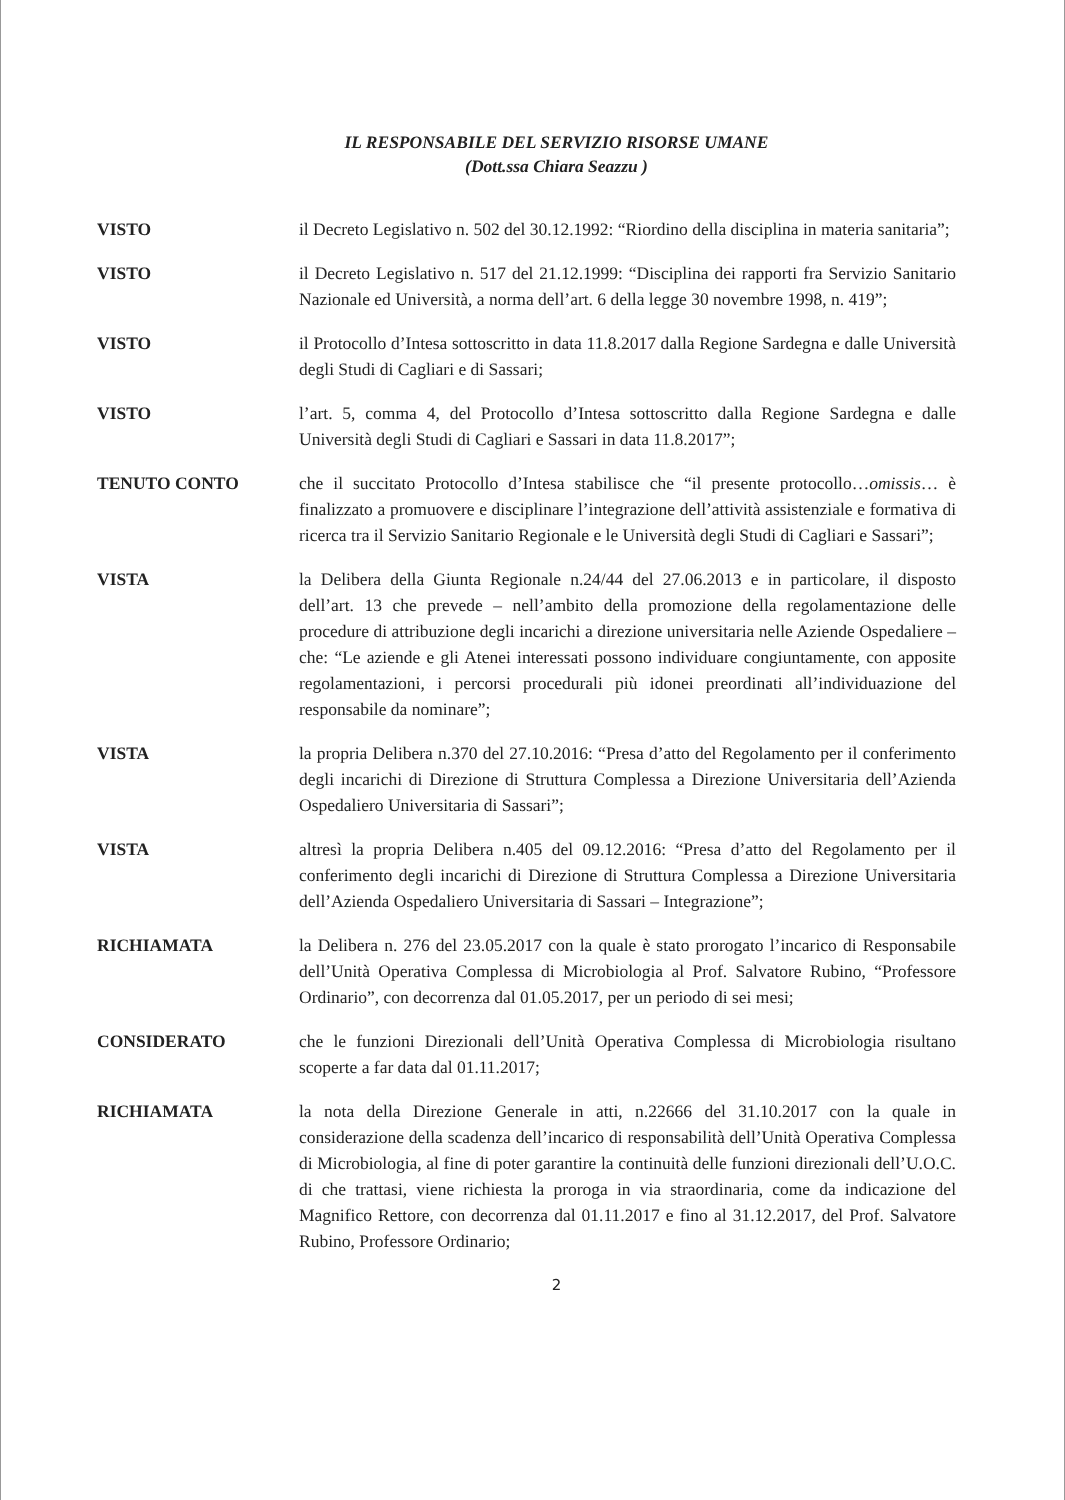IL RESPONSABILE DEL SERVIZIO RISORSE UMANE
(Dott.ssa Chiara Seazzu )
VISTO il Decreto Legislativo n. 502 del 30.12.1992: “Riordino della disciplina in materia sanitaria”;
VISTO il Decreto Legislativo n. 517 del 21.12.1999: “Disciplina dei rapporti fra Servizio Sanitario Nazionale ed Università, a norma dell’art. 6 della legge 30 novembre 1998, n. 419”;
VISTO il Protocollo d’Intesa sottoscritto in data 11.8.2017 dalla Regione Sardegna e dalle Università degli Studi di Cagliari e di Sassari;
VISTO l’art. 5, comma 4, del Protocollo d’Intesa sottoscritto dalla Regione Sardegna e dalle Università degli Studi di Cagliari e Sassari in data 11.8.2017”;
TENUTO CONTO che il succitato Protocollo d’Intesa stabilisce che “il presente protocollo…omissis… è finalizzato a promuovere e disciplinare l’integrazione dell’attività assistenziale e formativa di ricerca tra il Servizio Sanitario Regionale e le Università degli Studi di Cagliari e Sassari”;
VISTA la Delibera della Giunta Regionale n.24/44 del 27.06.2013 e in particolare, il disposto dell’art. 13 che prevede – nell’ambito della promozione della regolamentazione delle procedure di attribuzione degli incarichi a direzione universitaria nelle Aziende Ospedaliere – che: “Le aziende e gli Atenei interessati possono individuare congiuntamente, con apposite regolamentazioni, i percorsi procedurali più idonei preordinati all’individuazione del responsabile da nominare”;
VISTA la propria Delibera n.370 del 27.10.2016: “Presa d’atto del Regolamento per il conferimento degli incarichi di Direzione di Struttura Complessa a Direzione Universitaria dell’Azienda Ospedaliero Universitaria di Sassari”;
VISTA altresì la propria Delibera n.405 del 09.12.2016: “Presa d’atto del Regolamento per il conferimento degli incarichi di Direzione di Struttura Complessa a Direzione Universitaria dell’Azienda Ospedaliero Universitaria di Sassari – Integrazione”;
RICHIAMATA la Delibera n. 276 del 23.05.2017 con la quale è stato prorogato l’incarico di Responsabile dell’Unità Operativa Complessa di Microbiologia al Prof. Salvatore Rubino, “Professore Ordinario”, con decorrenza dal 01.05.2017, per un periodo di sei mesi;
CONSIDERATO che le funzioni Direzionali dell’Unità Operativa Complessa di Microbiologia risultano scoperte a far data dal 01.11.2017;
RICHIAMATA la nota della Direzione Generale in atti, n.22666 del 31.10.2017 con la quale in considerazione della scadenza dell’incarico di responsabilità dell’Unità Operativa Complessa di Microbiologia, al fine di poter garantire la continuità delle funzioni direzionali dell’U.O.C. di che trattasi, viene richiesta la proroga in via straordinaria, come da indicazione del Magnifico Rettore, con decorrenza dal 01.11.2017 e fino al 31.12.2017, del Prof. Salvatore Rubino, Professore Ordinario;
2